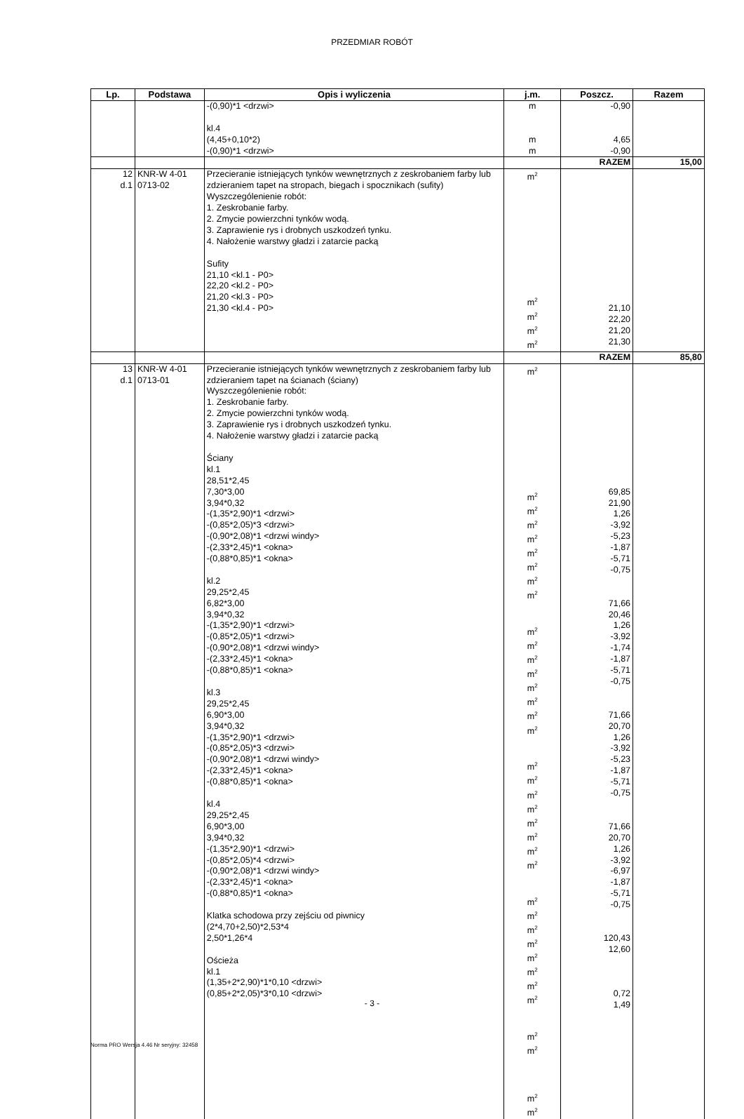PRZEDMIAR ROBÓT
| Lp. | Podstawa | Opis i wyliczenia | j.m. | Poszcz. | Razem |
| --- | --- | --- | --- | --- | --- |
| | | -(0,90)*1 <drzwi> kl.4 (4,45+0,10*2) -(0,90)*1 <drzwi> | m m m | -0,90 4,65 -0,90 | |
| | | | | RAZEM | 15,00 |
| 12 d.1 | KNR-W 4-01 0713-02 | Przecieranie istniejących tynków wewnętrznych z zeskrobaniem farby lub zdzieraniem tapet na stropach, biegach i spocznikach (sufity) Wyszczególenienie robót: 1. Zeskrobanie farby. 2. Zmycie powierzchni tynków wodą. 3. Zaprawienie rys i drobnych uszkodzeń tynku. 4. Nałożenie warstwy gładzi i zatarcie packą Sufity 21,10 <kl.1 - P0> 22,20 <kl.2 - P0> 21,20 <kl.3 - P0> 21,30 <kl.4 - P0> | m<sup>2</sup> m<sup>2</sup> m<sup>2</sup> m<sup>2</sup> m<sup>2</sup> | 21,10 22,20 21,20 21,30 | |
| | | | | RAZEM | 85,80 |
| 13 d.1 | KNR-W 4-01 0713-01 | Przecieranie istniejących tynków wewnętrznych z zeskrobaniem farby lub zdzieraniem tapet na ścianach (ściany) Wyszczególenienie robót: 1. Zeskrobanie farby. 2. Zmycie powierzchni tynków wodą. 3. Zaprawienie rys i drobnych uszkodzeń tynku. 4. Nałożenie warstwy gładzi i zatarcie packą Ściany kl.1 28,51*2,45 7,30*3,00 3,94*0,32 -(1,35*2,90)*1 <drzwi> -(0,85*2,05)*3 <drzwi> -(0,90*2,08)*1 <drzwi windy> -(2,33*2,45)*1 <okna> -(0,88*0,85)*1 <okna> kl.2 29,25*2,45 6,82*3,00 3,94*0,32 -(1,35*2,90)*1 <drzwi> -(0,85*2,05)*1 <drzwi> -(0,90*2,08)*1 <drzwi windy> -(2,33*2,45)*1 <okna> -(0,88*0,85)*1 <okna> kl.3 29,25*2,45 6,90*3,00 3,94*0,32 -(1,35*2,90)*1 <drzwi> -(0,85*2,05)*3 <drzwi> -(0,90*2,08)*1 <drzwi windy> -(2,33*2,45)*1 <okna> -(0,88*0,85)*1 <okna> kl.4 29,25*2,45 6,90*3,00 3,94*0,32 -(1,35*2,90)*1 <drzwi> -(0,85*2,05)*4 <drzwi> -(0,90*2,08)*1 <drzwi windy> -(2,33*2,45)*1 <okna> -(0,88*0,85)*1 <okna> Klatka schodowa przy zejściu od piwnicy (2*4,70+2,50)*2,53*4 2,50*1,26*4 Ościeża kl.1 (1,35+2*2,90)*1*0,10 <drzwi> (0,85+2*2,05)*3*0,10 <drzwi> | m<sup>2</sup> m<sup>2</sup> m<sup>2</sup> m<sup>2</sup> m<sup>2</sup> m<sup>2</sup> m<sup>2</sup> m<sup>2</sup> m<sup>2</sup> m<sup>2</sup> m<sup>2</sup> m<sup>2</sup> m<sup>2</sup> m<sup>2</sup> m<sup>2</sup> m<sup>2</sup> m<sup>2</sup> m<sup>2</sup> m<sup>2</sup> m<sup>2</sup> m<sup>2</sup> m<sup>2</sup> m<sup>2</sup> m<sup>2</sup> m<sup>2</sup> m<sup>2</sup> m<sup>2</sup> m<sup>2</sup> m<sup>2</sup> m<sup>2</sup> m<sup>2</sup> m<sup>2</sup> m<sup>2</sup> m<sup>2</sup> m<sup>2</sup> m<sup>2</sup> m<sup>2</sup> | 69,85 21,90 1,26 -3,92 -5,23 -1,87 -5,71 -0,75 71,66 20,46 1,26 -3,92 -1,74 -1,87 -5,71 -0,75 71,66 20,70 1,26 -3,92 -5,23 -1,87 -5,71 -0,75 71,66 20,70 1,26 -3,92 -6,97 -1,87 -5,71 -0,75 120,43 12,60 0,72 1,49 | |
- 3 -
Norma PRO Wersja 4.46 Nr seryjny: 32458